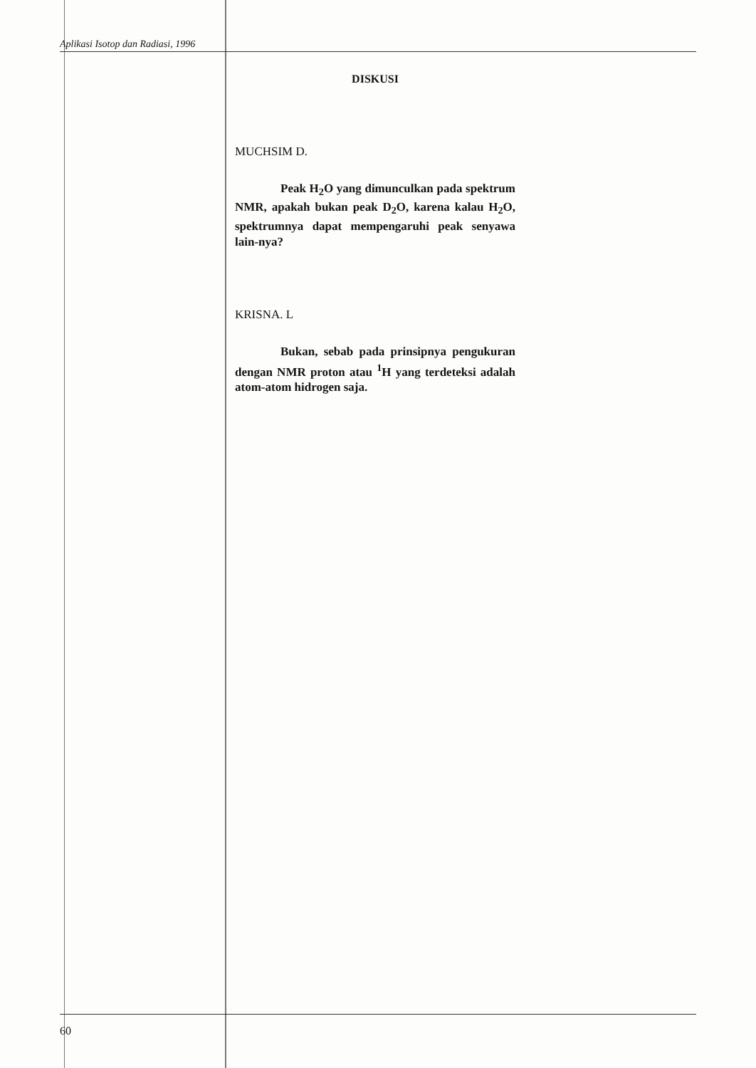Aplikasi Isotop dan Radiasi, 1996
DISKUSI
MUCHSIM D.
Peak H<sub>2</sub>O yang dimunculkan pada spektrum NMR, apakah bukan peak D<sub>2</sub>O, karena kalau H<sub>2</sub>O, spektrumnya dapat mempengaruhi peak senyawa lain-nya?
KRISNA. L
Bukan, sebab pada prinsipnya pengukuran dengan NMR proton atau <sup>1</sup>H yang terdeteksi adalah atom-atom hidrogen saja.
60